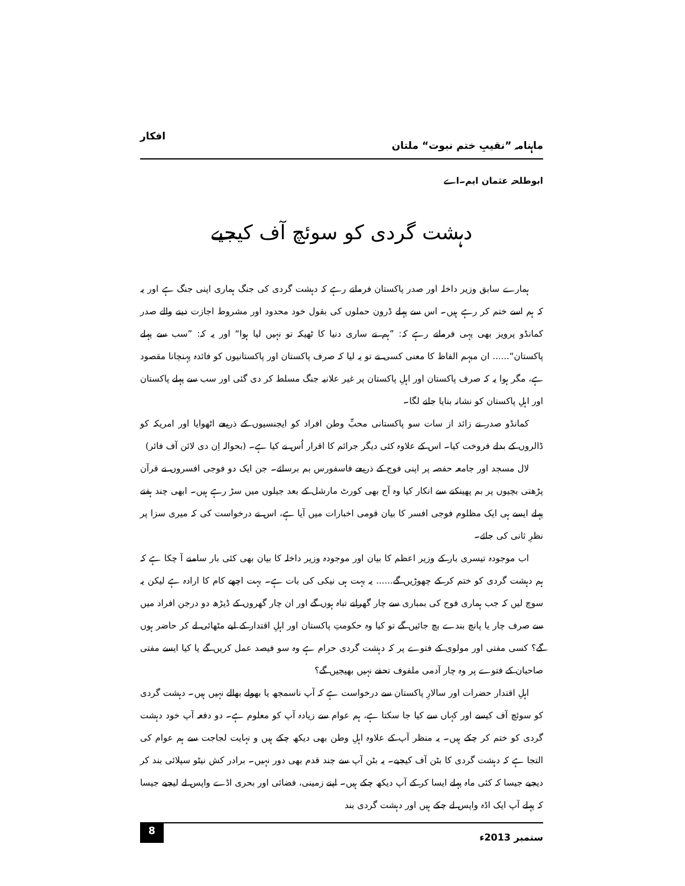ماہنامہ ”نقیبِ ختم نبوت“ ملتان افکار
ابوطلحہ عثمان ایم۔اے
دہشت گردی کو سوئچ آف کیجیے
ہمارے سابق وزیر داخلہ اور صدر پاکستان فرماتے رہے کہ دہشت گردی کی جنگ ہماری اپنی جنگ ہے اور یہ کہ ہم اسے ختم کر رہے ہیں۔ اس سے پہلے ڈرون حملوں کی بقول خود محدود اور مشروط اجازت دینے والے صدر کمانڈو پرویز بھی یہی فرماتے رہے کہ: ”ہم نے ساری دنیا کا ٹھیکہ تو نہیں لیا ہوا“ اور یہ کہ: ”سب سے پہلے پاکستان“...... ان مبہم الفاظ کا معنی کسی نے تو یہ لیا کہ صرف پاکستان اور پاکستانیوں کو فائدہ پہنچانا مقصود ہے، مگر ہوا یہ کہ صرف پاکستان اور اہلِ پاکستان پر غیر علانیہ جنگ مسلط کر دی گئی اور سب سے پہلے پاکستان اور اہلِ پاکستان کو نشانہ بنایا جانے لگا۔
کمانڈو صدر نے زائد از سات سو پاکستانی محبِّ وطن افراد کو ایجنسیوں کے ذریعے اٹھوایا اور امریکہ کو ڈالروں کے بدلے فروخت کیا۔ اس کے علاوہ کئی دیگر جرائم کا اقرار اُس نے کیا ہے۔ (بحوالہ اِن دی لائن آف فائر)
لال مسجد اور جامعہ حفصہ پر اپنی فوج کے ذریعے فاسفورس بم برسائے۔ جن ایک دو فوجی افسروں نے قرآن پڑھتی بچیوں پر بم پھینکنے سے انکار کیا وہ آج بھی کورٹ مارشل کے بعد جیلوں میں سڑ رہے ہیں۔ ابھی چند ہفتے پہلے ایسے ہی ایک مظلوم فوجی افسر کا بیان قومی اخبارات میں آیا ہے، اس نے درخواست کی کہ میری سزا پر نظرِ ثانی کی جائے۔
اب موجودہ تیسری بار کے وزیر اعظم کا بیان اور موجودہ وزیر داخلہ کا بیان بھی کئی بار سامنے آ چکا ہے کہ ہم دہشت گردی کو ختم کر کے چھوڑیں گے...... یہ بہت ہی نیکی کی بات ہے۔ بہت اچھے کام کا ارادہ ہے لیکن یہ سوچ لیں کہ جب ہماری فوج کی بمباری سے چار گھرانے تباہ ہوں گے اور ان چار گھروں کے ڈیڑھ دو درجن افراد میں سے صرف چار یا پانچ بندے بچ جائیں گے تو کیا وہ حکومتِ پاکستان اور اہلِ اقتدار کے لیے مٹھائی لے کر حاضر ہوں گے؟ کسی مفتی اور مولوی کے فتوے پر کہ دہشت گردی حرام ہے وہ سو فیصد عمل کریں گے یا کیا ایسے مفتی صاحبان کے فتوے پر وہ چار آدمی ملفوف تحفے نہیں بھیجیں گے؟
اہلِ اقتدار حضرات اور سالارِ پاکستان سے درخواست ہے کہ آپ ناسمجھ یا بھولے بھالے نہیں ہیں۔ دہشت گردی کو سوئچ آف کیسے اور کہاں سے کیا جا سکتا ہے، ہم عوام سے زیادہ آپ کو معلوم ہے۔ دو دفعہ آپ خود دہشت گردی کو ختم کر چکے ہیں۔ یہ منظر آپ کے علاوہ اہلِ وطن بھی دیکھ چکے ہیں و نہایت لجاجت سے ہم عوام کی التجا ہے کہ دہشت گردی کا بٹن آف کیجیے۔ یہ بٹن آپ سے چند قدم بھی دور نہیں۔ برادر کش نیٹو سپلائی بند کر دیجیے جیسا کہ کئی ماہ پہلے ایسا کر کے آپ دیکھ چکے ہیں۔ اپنے زمینی، فضائی اور بحری اڈے واپس لے لیجیے جیسا کہ پہلے آپ ایک اڈہ واپس لے چکے ہیں اور دہشت گردی بند
ستمبر 2013ء 8